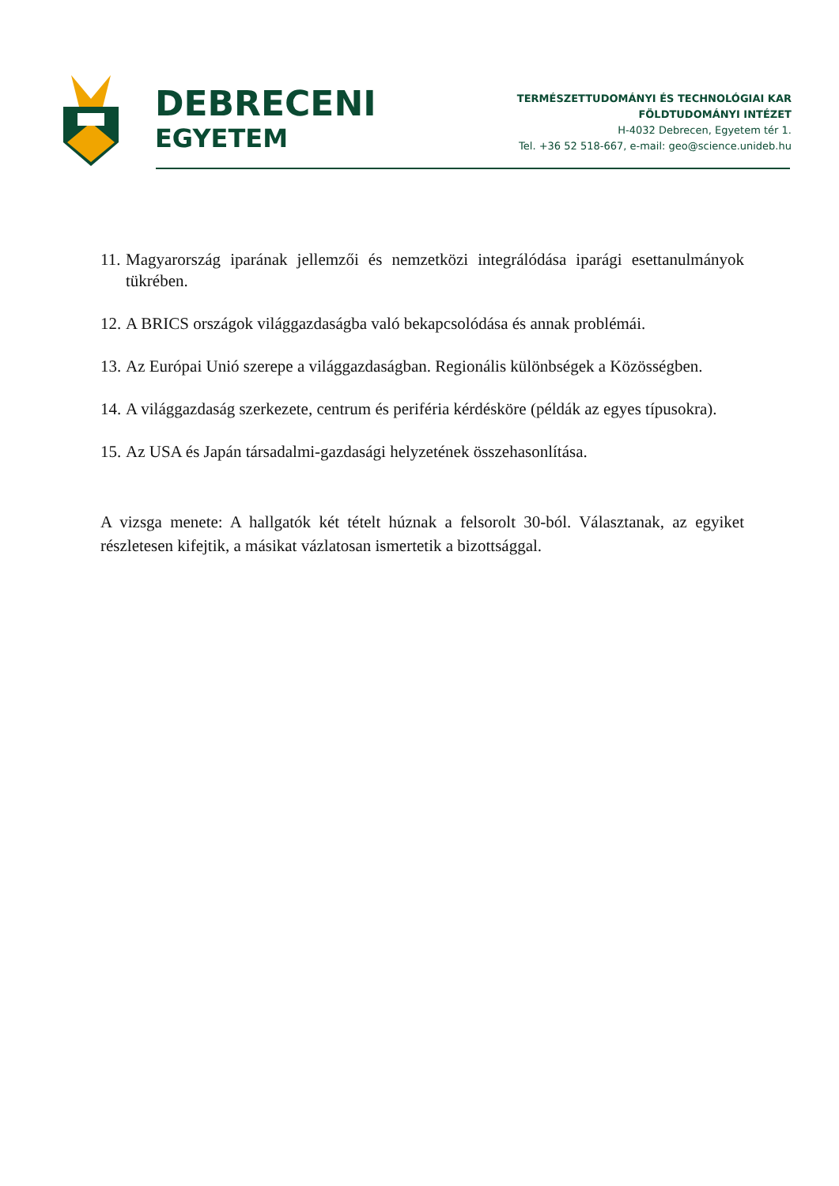DEBRECENI
EGYETEM
TERMÉSZETTUDOMÁNYI ÉS TECHNOLÓGIAI KAR
FÖLDTUDOMÁNYI INTÉZET
H-4032 Debrecen, Egyetem tér 1.
Tel. +36 52 518-667, e-mail: geo@science.unideb.hu
11. Magyarország iparának jellemzői és nemzetközi integrálódása iparági esettanulmányok tükrében.
12. A BRICS országok világgazdaságba való bekapcsolódása és annak problémái.
13. Az Európai Unió szerepe a világgazdaságban. Regionális különbségek a Közösségben.
14. A világgazdaság szerkezete, centrum és periféria kérdésköre (példák az egyes típusokra).
15. Az USA és Japán társadalmi-gazdasági helyzetének összehasonlítása.
A vizsga menete: A hallgatók két tételt húznak a felsorolt 30-ból. Választanak, az egyiket részletesen kifejtik, a másikat vázlatosan ismertetik a bizottsággal.